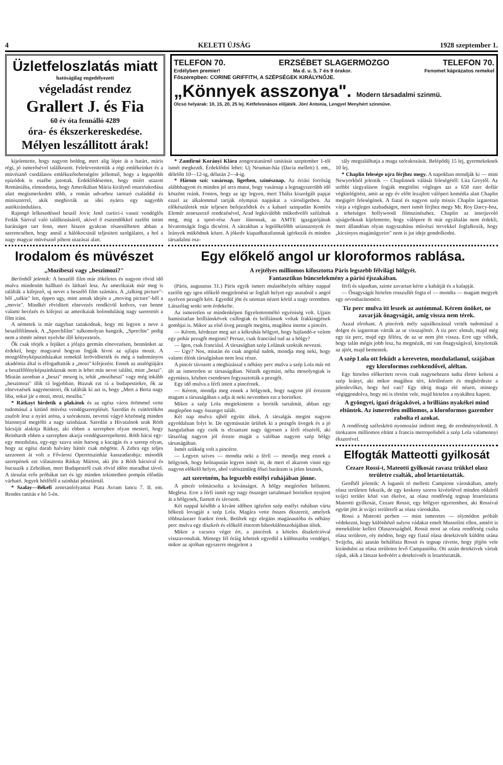4 KELETI ÚJSÁG 1928 szeptember 1.
Üzletfeloszlatás miatt
hatóságilag engedélyezett
végeladást rendez
Grallert J. és Fia
60 év óta fennálló 4289
óra- és ékszerkereskedése.
Mélyen leszállitott árak!
TELEFON 70. ERZSÉBET SLAGERMOZGO TELEFON 70.
Erdélyben premier! Ma d. u. 5, 7 és 9 órakor. Fenomet káprázatos remekel
Főszerepben: CORINE GRIFFITH, A SZÉPSÉGEK KIRÁLYNŐJE.
„Könnyek asszonya". Modern társadalmi szinmü.
Olcsó helyárak: 10, 15, 20, 25 lej. Kétfelvonásos előjáték. Jön! Antonia, Lengyel Menyhért szinmüve.
kijelentette, hogy nagyon boldog, mert alig lépte át a határt, máris régi, jó ismerősével találkozott. Felelevenitettük a régi emlékeinket és a müvésznő csodálatos emlékezőtehetségére jellemző, hogy a legapróbb epizódok is eszébe jutottak. Érdeklődésemre, hogy miért utazott Romániába, elmondotta, hogy Amerikában Mária királynő ottartózkodása alatt megismerkedett több, a román udvarhoz tartozó családdal és miniszterrel, akik meghivták az idei nyárra egy nagyobb autókirándulásra.
Rajongó lelkesedéssel beszél Jovic Jenő curtici-i vasuti vendéglős Fedák Sárival való találkozásáról, akivel ő esztendőkkel ezelőtt intim barátságot tart fenn, mert hiszen gyakran részesülhetett abban a szerencsében, hogy annál a hálókocsinál teljesitett szolgálatot, a hol a nagy magyar müvésznő pihent utazásai alatt.
Irodalom és müvészet
„Mozibeszi vagy „beszimozi?"
Berlinből jelentik: A beszélő film már tökéletes és nagyon rövid idő mulva mindenütt hallható és látható lesz. Az amerikaiak már meg is találták a kifejező, uj nevet a beszélő film számára. A „talking picture"-ből „talkie" lett, éppen ugy, mint annak idején a „moving picture"-ből a „movie". Mindkét röviditett elnevezés rendkivül kedves, van benne valami becézés és kifejezi az amerikaiak bolondulásig nagy szeretetét a film iránt.
A németek is már nagyban tanakodnak, hogy mi legyen a neve a beszélőfilmnek. A „Sprechfilm" tulkomolyan hangzik, „Sprechie" pedig nem a tömör német nyelvbe illő kényeztetés.
Ők csak törjék a fejüket a jófajta germán elnevezésen, bennünket az érdekel, hogy magyarul hogyan fogják hivni az ujfajta mozit. A mozgófényképszinházakat remekül leröviditették és még a tudományos akadémia által is elfogadtatták a „mozi" kifejezést. Ennek az analógiájára a beszélőfényképszinháznak nem is lehet más nevet találni, mint „beszi". Miután azonban a „beszi" mozog is, tehát „mozibeszi" vagy még inkább „beszimozi" illik rá legjobban. Bizzuk ezt rá a budapestiekre, ők az elnevezések nagymesterei, ők találták ki azt is, hogy „Mert a Berta nagy liba, sokat jár a mozi, mozi, moziba."
* Rátkayt hirdetik a plakátok és az egész város örömmel vette tudomásul a kitünő müvész vendégszereplését. Szerdán és csütörtökön zsufolt lesz a nyári aréna, a szórakozni, nevetni vágyó közönség minden bizonnyal megtölti a nagy szinházat. Szerdán a Hivatalnok urak Róth bácsiját alakitja Rátkay, aki ebben a szerepben olyan mesteri, hogy Reinhardt ebben a szerepben akarja vendégszerepeltetni. Róth bácsi egy-egy mozdulata, egy-egy szava után harsog a kacagás és a szerep olyan, hogy az egész darab halvány háttér csak mögötte. A Zebra egy teljes szezonon át volt a Fővárosi Operettszinház kasszadarabja: második szerepének ezt választotta Rátkay Márton, aki jön a Róth bácsival és bucsuzik a Zebrában, mert Budapestről csak rövid időre maradhat távol. A társulat erős próbákat tart és igy minden tekintetben pompás előadás várható. Jegyek hétfőtől a szinházi pénztárnál.
* Szalay—Békefi zenetanfolyamai Piata Avram Iancu 7. II. em. Rendes tanitás e hó 5-én.
* Zamfirné Korányi Klára zongoratanárnő tanitását szeptember 1-től ismét megkezdi. Érdeklődni lehet: Uj Neuman-ház (Dacia mellett) I. em., délelőtt 10—12-ig, délután 2—4-ig.
* Három szó: vasárnap, ligetben, szinésznap. Az óriási forróság alábbhagyott és minden jel arra mutat, hogy vasárnap a legnagyszerübb idő köszönt reánk. Fontos, hogy az igy legyen, mert Thália kiszolgált papjai ezzel az alkalommal tartják olympiai napjukat a városligetben. Az előkészületek már teljesen befejeződtek és a kabaré szinpadán Komlós Elemér zeneszerző rendezésével, Arad legkiválóbb mükedvelői szólalnak meg, mig a sport-rész Auer Jánosnak, az AMTE igazgatójának hivatottságát fogja dicsérni. A sátrakban a legelőkelőbb uriasszonyok és leányok müködnek közre. A jókedv kiapadhatatlannak igérkezik és minden társadalmi osz-
tály megtalálhatja a maga szórakozását. Belépődij 15 lej, gyermekeknek 10 lej.
* Chaplin felesége ujra férjhez megy. A napokban mondják ki — mint Newyorkból jelentik — Chaplinnek válását feleségétől: Lita Greytől. Az utóbbi tárgyaláson fogják megitélni végleges azt a 650 ezer dollár végkielégitést, amit az egy év előtt lezajlott válóperi komédia alatt Chaplin megigért feleségének. A fiatal és nagyon szép missis Chaplin izgatottan várja a végleges szabadságot, mert ismét férjhez megy Mr. Roy Darcy-hoz, a tehetséges hollywoodi filmszinészhez. Chaplin az interjuvoló ujságiróknak kijelentette, hogy válópere őt már egyáltalán nem érdekli, mert állandóan olyan nagyszabásu müvészi tervekkel foglalkozik, hogy „kicsinyes magánügyeire" nem is jut ideje gondolkodni.
Egy előkelő angol ur kloroformos rablása.
A rejtélyes milliomos kifosztotta Páris legszebb félvilági hölgyét.
Fantasztikus büncselekmény a párisi éjszakában.
(Páris, augusztus 31.) Páris egyik ismert mulatóhelyén néhány nappal ezelőtt egy igen előkelő megjelenésü ur foglalt helyet egy asztalnál s angol nyelven pezsgőt kért. Egyedül jött és unottan nézett körül a nagy teremben. Látszólag senki sem érdekelte.
Az ismeretlen ur mindenképen figyelemreméltó egyéniség volt. Ujjain hamisitatlan brilliánskövek csillogtak és brilliánsok voltak frakkingjének gombjai is. Mikor az első üveg pezsgőt megitta, magához intette a pincért.
— Kérem, kérdezze meg azt a kékruhás hölgyet, hogy hajlandó-e velem egy pohár pezsgőt meginni? Persze, csak franciául tud az a hölgy?
— Igen, csak franciául. A társaságban szép Lolának szokták nevezni.
— Ugy? Nos, miután én csak angolul tudok, mondja meg neki, hogy valami élénk társalgásban nem lesz része.
A pincér távozott a megbizással s néhány perc mulva a szép Lola már ott ült az ismeretlen ur társaságában. Nézték egymást, néha mosolyogtak is egymásra, közben csendesen fogyasztották a pezsgőt.
Egy idő mulva a férfi intett a pincérnek.
— Kérem, mondja meg ennek a hölgynek, hogy nagyon jól éreztem magam a társaságában s adja át neki nevemben ezt a boritékot.
Mikor a szép Lola megtekintette a boriték tartalmát, abban egy meglepően nagy összeget talált.
Két nap mulva ujból együtt ültek. A társalgás megint nagyon egyoldaluan folyt le. De egymásután ürültek ki a pezsgős üvegek és a jó hangulatban egy csók is elcsattant nagy ügyesen a férfi részéről, aki látszólag nagyon jól érezte magát a valóban nagyon szép hölgy társaságában.
Ismét szükség volt a pincérre.
— Legyen szives — mondta neki a férfi — mondja meg ennek a hölgynek, hogy holnapután legyen ismét itt, de mert el akarom vinni egy nagyon előkelő helyre, ahol valószinüleg főuri barátaim is jelen lesznek,
azt szeretném, ha legszebb estélyi ruhájában jönne.
A pincér tolmácsolta a kivánságot. A hölgy megértően bólintott. Meglesz. Erre a férfi ismét egy nagy összeget tartalmazó boritékot nyujtott át a hölgynek, fizetett és távozott.
Két nappal később a kivánt időben igézően szép estélyi ruhában várta bőkezü lovagját a szép Lola. Magára vette összes ékszereit, amelyek többszázezer frankot értek. Beültek egy elegáns magánautóba és néhány perc mulva egy diszkrét és előkelő étterem biborkülönszobájában ültek.
Mikor a vacsora véget ért, a pincérek a köteles diszkrécióval visszavonultak. Mintegy fél óráig lehettek egyedül a különszoba vendégei, mikor az ajtóban egyszerre megjelent a
férfi és sápadtan, szinte zavartan kérte a kabátját és a kalapját.
— Őnagyságát hirtelen rosszullét fogta el — mondta — magam megyek egy orvosbarátomért.
Tiz perc mulva itt leszek az autómmal. Kérem önöket, ne zavarják őnagyságát, amig vissza nem térek.
Azzal elrohant. A pincérek mély sajnálkozással vették tudomásul a dolgot és izgatottan várták az ur visszajöttét. A tiz perc elmult, majd még egy tiz perc, majd egy félóra, de az ur nem jött vissza. Erre ugy vélték, hogy talán mégis jobb lesz, ha megnézik, mi van őnagyságával, kinyitották az ajtót, majd bementek.
A szép Lola ott feküdt a kereveten, mozdulatlanul, szájában egy kloroformos zsebkendővel, aléltan.
Egy hirtelen előkeritett orvos csak nagynehezen tudta életre kelteni a szép leányt, aki mikor magához tért, körülnézett és megkérdezte a jelenlevőket, hogy hol van? Egy ideig maga elé nézett, mintegy végiggondolva, hogy mi is történt vele, majd hirtelen a nyakához kapott.
A gyöngyei, igazi drágakövei, a brilliáns nyakékei mind eltüntek. Az ismeretlen milliomos, a kloroformos gazember rabolta el azokat.
A rendőrség széleskörü nyomozást inditott meg, de eredménytelenül. A titokzatos milliomos eltünt a francia metropolisból a szép Lola valamennyi ékszerével.
Elfogták Matteotti gyilkosát
Cezare Rossi-t, Mateotti gyilkosát ravasz trükkel olasz területre csalták, ahol letartóztatták.
Genfből jelentik: A luganói tó melletti Campione városkában, amely olasz területen fekszik, de egy keskeny szoros kivételével minden oldalról svájci terület közé van ékelve, az olasz rendőrség tegnap letartóztatta Mateotti gyilkosát, Cezare Rossit, egy hölgyet egyetemben, aki Rossival együtt jött át svájci területről az olasz városkába.
Rossi a Mateotti perben — mint ismeretes — olymódon próbált védekezni, hogy különböző sulyos vádakat emelt Mussolini ellen, amiért is menekülnie kellett Olaszországból. Rossit most az olasz rendőrség csalta olasz területre, oly módon, hogy egy fiatal olasz detektivnőt küldött utána Svájcba, aki azután behálózta Rossit és tegnap rávette, hogy jöjjön vele kirándulni az olasz területen levő Campanióba. Ott aztán detektivek vártak rájuk, akik a látszat kedvéért a detektivnőt is letartóztatták.